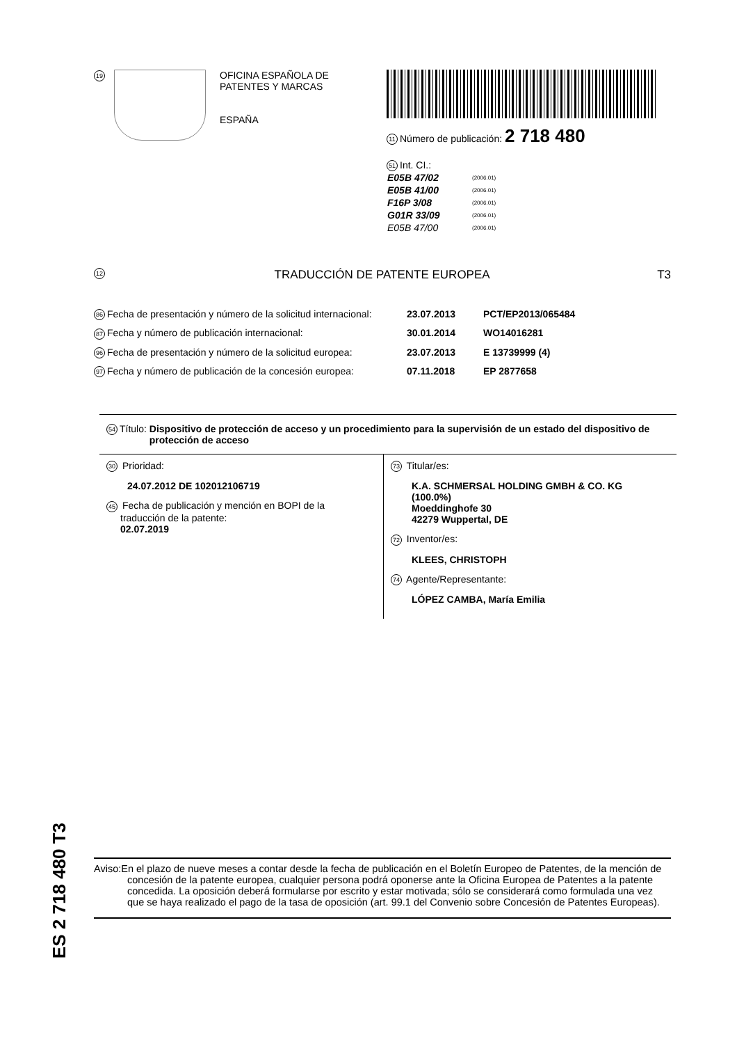19
OFICINA ESPAÑOLA DE
PATENTES Y MARCAS
ESPAÑA
11 Número de publicación: 2 718 480
51 Int. CI.:
| E05B 47/02 | (2006.01) |
| E05B 41/00 | (2006.01) |
| F16P 3/08 | (2006.01) |
| G01R 33/09 | (2006.01) |
| E05B 47/00 | (2006.01) |
12 TRADUCCIÓN DE PATENTE EUROPEA T3
86 Fecha de presentación y número de la solicitud internacional: 23.07.2013 PCT/EP2013/065484
87 Fecha y número de publicación internacional: 30.01.2014 WO14016281
96 Fecha de presentación y número de la solicitud europea: 23.07.2013 E 13739999 (4)
97 Fecha y número de publicación de la concesión europea: 07.11.2018 EP 2877658
54 Título: Dispositivo de protección de acceso y un procedimiento para la supervisión de un estado del dispositivo de protección de acceso
30 Prioridad:
24.07.2012 DE 102012106719
45 Fecha de publicación y mención en BOPI de la
traducción de la patente:
02.07.2019
73 Titular/es:
K.A. SCHMERSAL HOLDING GMBH & CO. KG (100.0%)
Moeddinghofe 30
42279 Wuppertal, DE
72 Inventor/es:
KLEES, CHRISTOPH
74 Agente/Representante:
LÓPEZ CAMBA, María Emilia
ES 2 718 480 T3
Aviso:En el plazo de nueve meses a contar desde la fecha de publicación en el Boletín Europeo de Patentes, de la mención de concesión de la patente europea, cualquier persona podrá oponerse ante la Oficina Europea de Patentes a la patente concedida. La oposición deberá formularse por escrito y estar motivada; sólo se considerará como formulada una vez que se haya realizado el pago de la tasa de oposición (art. 99.1 del Convenio sobre Concesión de Patentes Europeas).